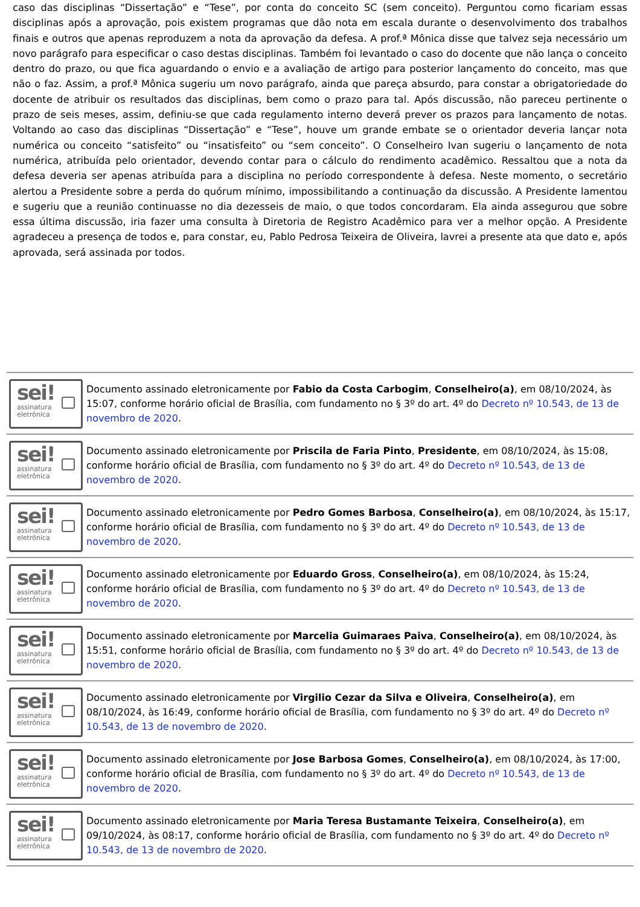caso das disciplinas “Dissertação” e “Tese”, por conta do conceito SC (sem conceito). Perguntou como ficariam essas disciplinas após a aprovação, pois existem programas que dão nota em escala durante o desenvolvimento dos trabalhos finais e outros que apenas reproduzem a nota da aprovação da defesa. A prof.ª Mônica disse que talvez seja necessário um novo parágrafo para especificar o caso destas disciplinas. Também foi levantado o caso do docente que não lança o conceito dentro do prazo, ou que fica aguardando o envio e a avaliação de artigo para posterior lançamento do conceito, mas que não o faz. Assim, a prof.ª Mônica sugeriu um novo parágrafo, ainda que pareça absurdo, para constar a obrigatoriedade do docente de atribuir os resultados das disciplinas, bem como o prazo para tal. Após discussão, não pareceu pertinente o prazo de seis meses, assim, definiu-se que cada regulamento interno deverá prever os prazos para lançamento de notas. Voltando ao caso das disciplinas “Dissertação” e “Tese”, houve um grande embate se o orientador deveria lançar nota numérica ou conceito “satisfeito” ou “insatisfeito” ou “sem conceito”. O Conselheiro Ivan sugeriu o lançamento de nota numérica, atribuída pelo orientador, devendo contar para o cálculo do rendimento acadêmico. Ressaltou que a nota da defesa deveria ser apenas atribuída para a disciplina no período correspondente à defesa. Neste momento, o secretário alertou a Presidente sobre a perda do quórum mínimo, impossibilitando a continuação da discussão. A Presidente lamentou e sugeriu que a reunião continuasse no dia dezesseis de maio, o que todos concordaram. Ela ainda assegurou que sobre essa última discussão, iria fazer uma consulta à Diretoria de Registro Acadêmico para ver a melhor opção. A Presidente agradeceu a presença de todos e, para constar, eu, Pablo Pedrosa Teixeira de Oliveira, lavrei a presente ata que dato e, após aprovada, será assinada por todos.
sei!
assinatura
eletrônica
Documento assinado eletronicamente por Fabio da Costa Carbogim, Conselheiro(a), em 08/10/2024, às 15:07, conforme horário oficial de Brasília, com fundamento no § 3º do art. 4º do Decreto nº 10.543, de 13 de novembro de 2020.
sei!
assinatura
eletrônica
Documento assinado eletronicamente por Priscila de Faria Pinto, Presidente, em 08/10/2024, às 15:08, conforme horário oficial de Brasília, com fundamento no § 3º do art. 4º do Decreto nº 10.543, de 13 de novembro de 2020.
sei!
assinatura
eletrônica
Documento assinado eletronicamente por Pedro Gomes Barbosa, Conselheiro(a), em 08/10/2024, às 15:17, conforme horário oficial de Brasília, com fundamento no § 3º do art. 4º do Decreto nº 10.543, de 13 de novembro de 2020.
sei!
assinatura
eletrônica
Documento assinado eletronicamente por Eduardo Gross, Conselheiro(a), em 08/10/2024, às 15:24, conforme horário oficial de Brasília, com fundamento no § 3º do art. 4º do Decreto nº 10.543, de 13 de novembro de 2020.
sei!
assinatura
eletrônica
Documento assinado eletronicamente por Marcelia Guimaraes Paiva, Conselheiro(a), em 08/10/2024, às 15:51, conforme horário oficial de Brasília, com fundamento no § 3º do art. 4º do Decreto nº 10.543, de 13 de novembro de 2020.
sei!
assinatura
eletrônica
Documento assinado eletronicamente por Virgilio Cezar da Silva e Oliveira, Conselheiro(a), em 08/10/2024, às 16:49, conforme horário oficial de Brasília, com fundamento no § 3º do art. 4º do Decreto nº 10.543, de 13 de novembro de 2020.
sei!
assinatura
eletrônica
Documento assinado eletronicamente por Jose Barbosa Gomes, Conselheiro(a), em 08/10/2024, às 17:00, conforme horário oficial de Brasília, com fundamento no § 3º do art. 4º do Decreto nº 10.543, de 13 de novembro de 2020.
sei!
assinatura
eletrônica
Documento assinado eletronicamente por Maria Teresa Bustamante Teixeira, Conselheiro(a), em 09/10/2024, às 08:17, conforme horário oficial de Brasília, com fundamento no § 3º do art. 4º do Decreto nº 10.543, de 13 de novembro de 2020.